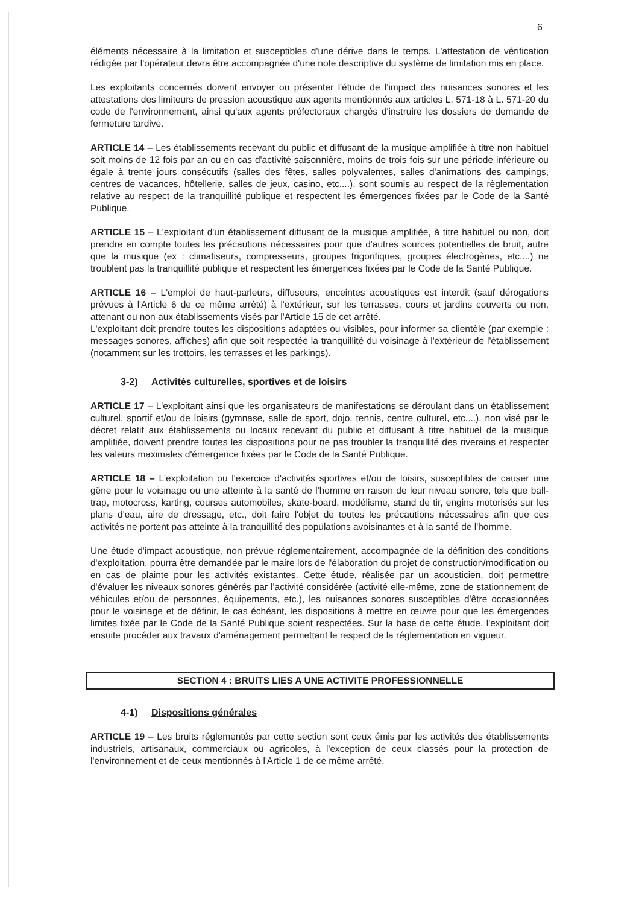6
éléments nécessaire à la limitation et susceptibles d'une dérive dans le temps. L'attestation de vérification rédigée par l'opérateur devra être accompagnée d'une note descriptive du système de limitation mis en place.
Les exploitants concernés doivent envoyer ou présenter l'étude de l'impact des nuisances sonores et les attestations des limiteurs de pression acoustique aux agents mentionnés aux articles L. 571-18 à L. 571-20 du code de l'environnement, ainsi qu'aux agents préfectoraux chargés d'instruire les dossiers de demande de fermeture tardive.
ARTICLE 14 – Les établissements recevant du public et diffusant de la musique amplifiée à titre non habituel soit moins de 12 fois par an ou en cas d'activité saisonnière, moins de trois fois sur une période inférieure ou égale à trente jours consécutifs (salles des fêtes, salles polyvalentes, salles d'animations des campings, centres de vacances, hôtellerie, salles de jeux, casino, etc....), sont soumis au respect de la règlementation relative au respect de la tranquillité publique et respectent les émergences fixées par le Code de la Santé Publique.
ARTICLE 15 – L'exploitant d'un établissement diffusant de la musique amplifiée, à titre habituel ou non, doit prendre en compte toutes les précautions nécessaires pour que d'autres sources potentielles de bruit, autre que la musique (ex : climatiseurs, compresseurs, groupes frigorifiques, groupes électrogènes, etc....) ne troublent pas la tranquillité publique et respectent les émergences fixées par le Code de la Santé Publique.
ARTICLE 16 – L'emploi de haut-parleurs, diffuseurs, enceintes acoustiques est interdit (sauf dérogations prévues à l'Article 6 de ce même arrêté) à l'extérieur, sur les terrasses, cours et jardins couverts ou non, attenant ou non aux établissements visés par l'Article 15 de cet arrêté.
L'exploitant doit prendre toutes les dispositions adaptées ou visibles, pour informer sa clientèle (par exemple : messages sonores, affiches) afin que soit respectée la tranquillité du voisinage à l'extérieur de l'établissement (notamment sur les trottoirs, les terrasses et les parkings).
3-2) Activités culturelles, sportives et de loisirs
ARTICLE 17 – L'exploitant ainsi que les organisateurs de manifestations se déroulant dans un établissement culturel, sportif et/ou de loisirs (gymnase, salle de sport, dojo, tennis, centre culturel, etc....), non visé par le décret relatif aux établissements ou locaux recevant du public et diffusant à titre habituel de la musique amplifiée, doivent prendre toutes les dispositions pour ne pas troubler la tranquillité des riverains et respecter les valeurs maximales d'émergence fixées par le Code de la Santé Publique.
ARTICLE 18 – L'exploitation ou l'exercice d'activités sportives et/ou de loisirs, susceptibles de causer une gêne pour le voisinage ou une atteinte à la santé de l'homme en raison de leur niveau sonore, tels que ball-trap, motocross, karting, courses automobiles, skate-board, modélisme, stand de tir, engins motorisés sur les plans d'eau, aire de dressage, etc., doit faire l'objet de toutes les précautions nécessaires afin que ces activités ne portent pas atteinte à la tranquillité des populations avoisinantes et à la santé de l'homme.
Une étude d'impact acoustique, non prévue réglementairement, accompagnée de la définition des conditions d'exploitation, pourra être demandée par le maire lors de l'élaboration du projet de construction/modification ou en cas de plainte pour les activités existantes. Cette étude, réalisée par un acousticien, doit permettre d'évaluer les niveaux sonores générés par l'activité considérée (activité elle-même, zone de stationnement de véhicules et/ou de personnes, équipements, etc.), les nuisances sonores susceptibles d'être occasionnées pour le voisinage et de définir, le cas échéant, les dispositions à mettre en œuvre pour que les émergences limites fixée par le Code de la Santé Publique soient respectées. Sur la base de cette étude, l'exploitant doit ensuite procéder aux travaux d'aménagement permettant le respect de la réglementation en vigueur.
SECTION 4 : BRUITS LIES A UNE ACTIVITE PROFESSIONNELLE
4-1) Dispositions générales
ARTICLE 19 – Les bruits réglementés par cette section sont ceux émis par les activités des établissements industriels, artisanaux, commerciaux ou agricoles, à l'exception de ceux classés pour la protection de l'environnement et de ceux mentionnés à l'Article 1 de ce même arrêté.